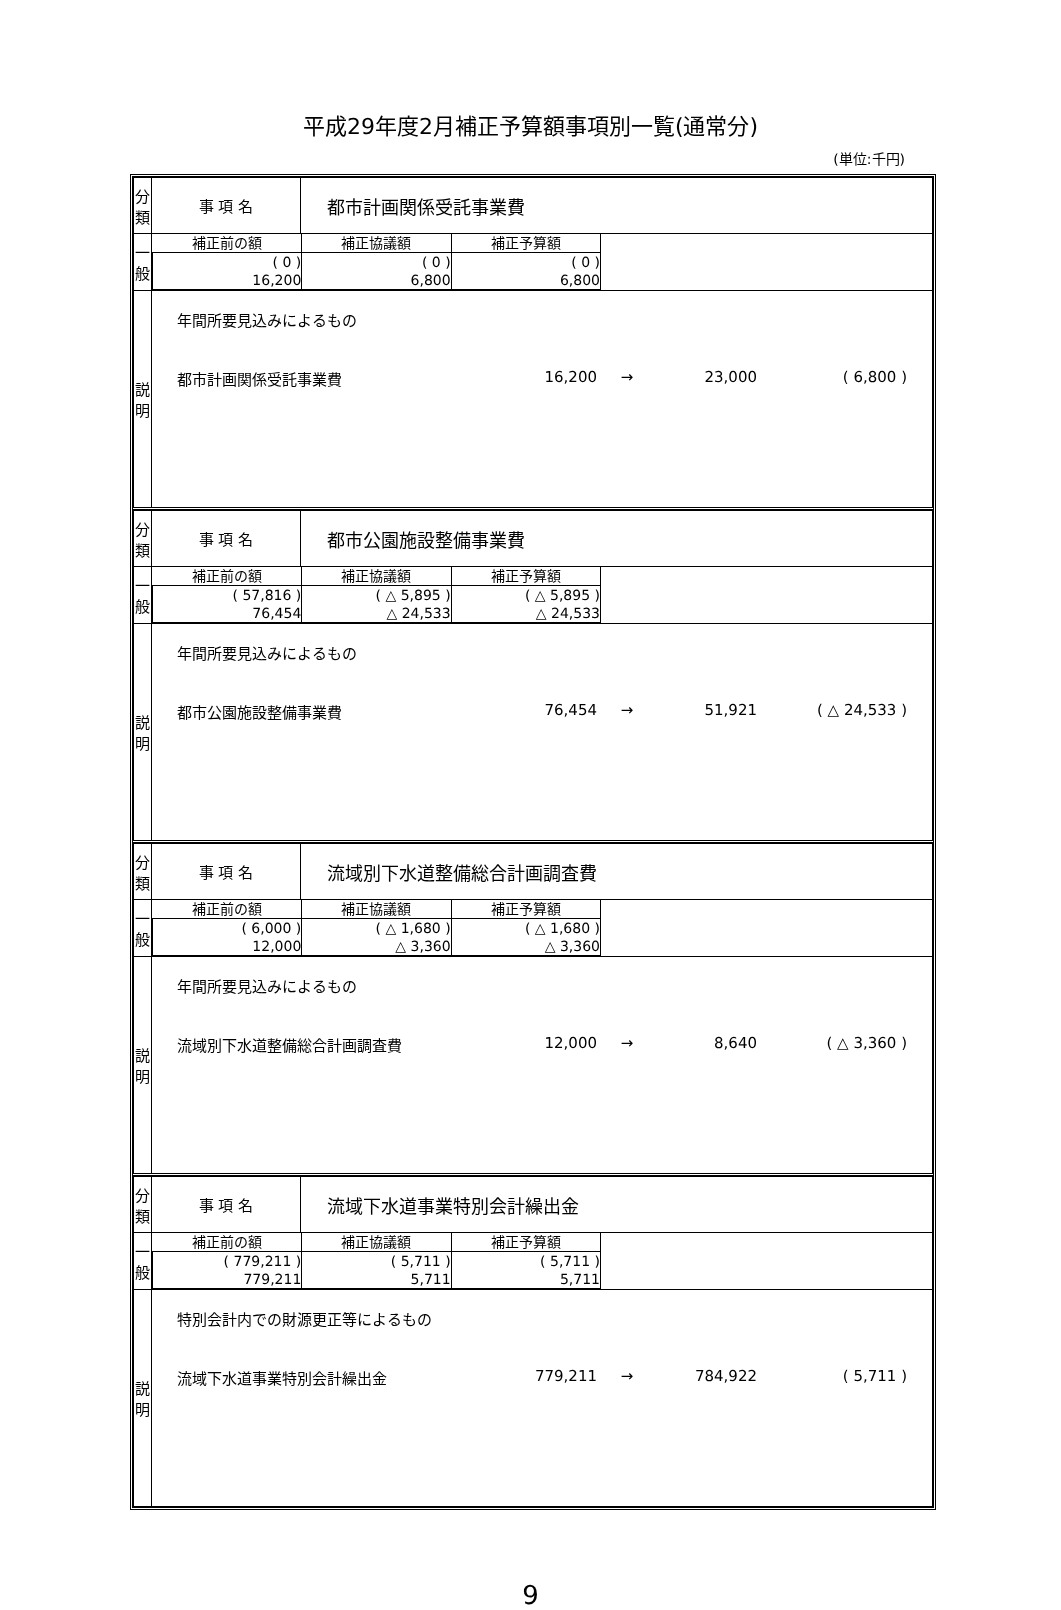平成29年度2月補正予算額事項別一覧(通常分)
(単位:千円)
| 分 類 | 事 項 名 | 都市計画関係受託事業費 |
| 一般 | / 補正前の額 / 補正協議額 / 補正予算額 / / --- / --- / --- / / ( 0 ) 16,200 / ( 0 ) 6,800 / ( 0 ) 6,800 / | |
| 説 明 | 年間所要見込みによるもの 都市計画関係受託事業費 16,200 → 23,000 ( 6,800 ) | |
| 分 類 | 事 項 名 | 都市公園施設整備事業費 |
| 一般 | / 補正前の額 / 補正協議額 / 補正予算額 / / --- / --- / --- / / ( 57,816 ) 76,454 / ( △ 5,895 ) △ 24,533 / ( △ 5,895 ) △ 24,533 / | |
| 説 明 | 年間所要見込みによるもの 都市公園施設整備事業費 76,454 → 51,921 ( △ 24,533 ) | |
| 分 類 | 事 項 名 | 流域別下水道整備総合計画調査費 |
| 一般 | / 補正前の額 / 補正協議額 / 補正予算額 / / --- / --- / --- / / ( 6,000 ) 12,000 / ( △ 1,680 ) △ 3,360 / ( △ 1,680 ) △ 3,360 / | |
| 説 明 | 年間所要見込みによるもの 流域別下水道整備総合計画調査費 12,000 → 8,640 ( △ 3,360 ) | |
| 分 類 | 事 項 名 | 流域下水道事業特別会計繰出金 |
| 一般 | / 補正前の額 / 補正協議額 / 補正予算額 / / --- / --- / --- / / ( 779,211 ) 779,211 / ( 5,711 ) 5,711 / ( 5,711 ) 5,711 / | |
| 説 明 | 特別会計内での財源更正等によるもの 流域下水道事業特別会計繰出金 779,211 → 784,922 ( 5,711 ) | |
9